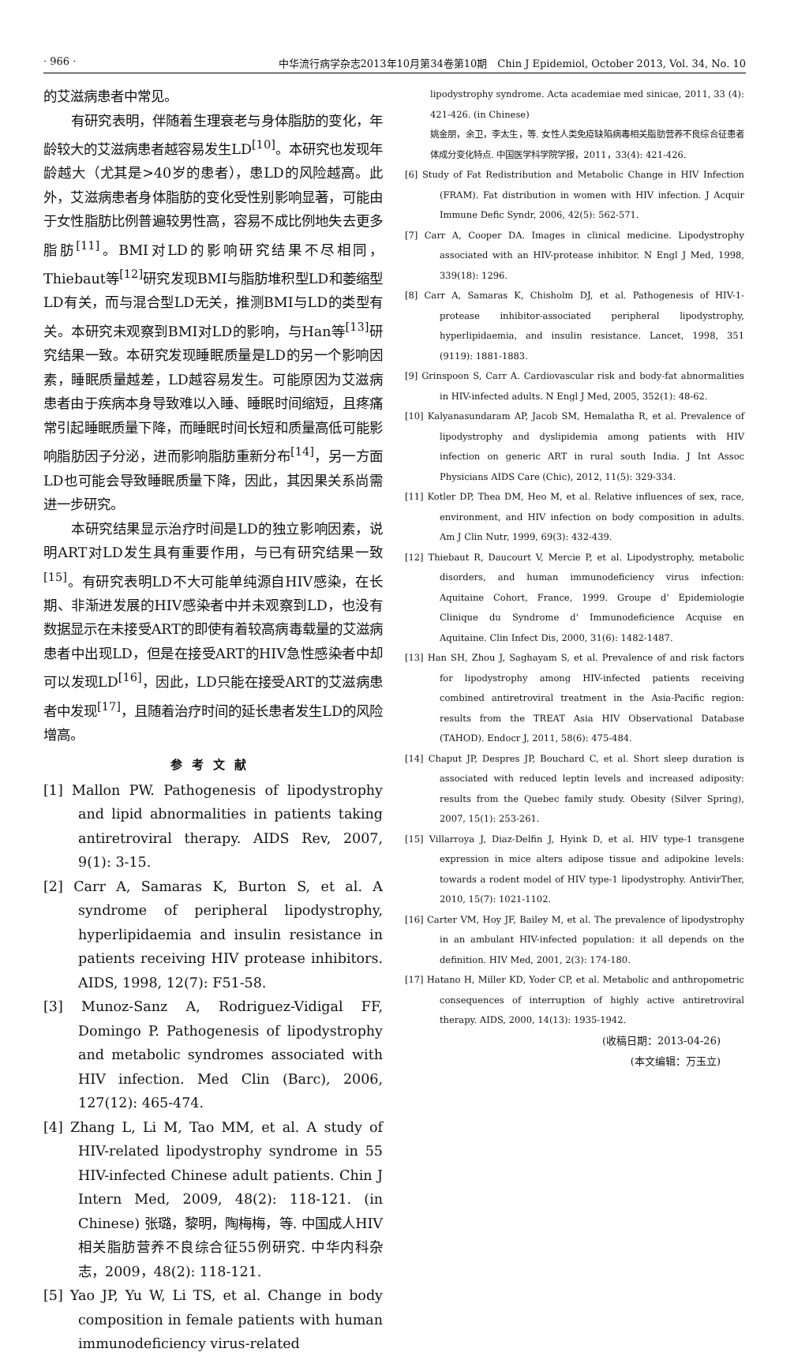· 966 · 中华流行病学杂志2013年10月第34卷第10期　Chin J Epidemiol, October 2013, Vol. 34, No. 10
的艾滋病患者中常见。
有研究表明，伴随着生理衰老与身体脂肪的变化，年龄较大的艾滋病患者越容易发生LD<sup>[10]</sup>。本研究也发现年龄越大（尤其是>40岁的患者），患LD的风险越高。此外，艾滋病患者身体脂肪的变化受性别影响显著，可能由于女性脂肪比例普遍较男性高，容易不成比例地失去更多脂肪<sup>[11]</sup>。BMI对LD的影响研究结果不尽相同，Thiebaut等<sup>[12]</sup>研究发现BMI与脂肪堆积型LD和萎缩型LD有关，而与混合型LD无关，推测BMI与LD的类型有关。本研究未观察到BMI对LD的影响，与Han等<sup>[13]</sup>研究结果一致。本研究发现睡眠质量是LD的另一个影响因素，睡眠质量越差，LD越容易发生。可能原因为艾滋病患者由于疾病本身导致难以入睡、睡眠时间缩短，且疼痛常引起睡眠质量下降，而睡眠时间长短和质量高低可能影响脂肪因子分泌，进而影响脂肪重新分布<sup>[14]</sup>，另一方面LD也可能会导致睡眠质量下降，因此，其因果关系尚需进一步研究。
本研究结果显示治疗时间是LD的独立影响因素，说明ART对LD发生具有重要作用，与已有研究结果一致<sup>[15]</sup>。有研究表明LD不大可能单纯源自HIV感染，在长期、非渐进发展的HIV感染者中并未观察到LD，也没有数据显示在未接受ART的即使有着较高病毒载量的艾滋病患者中出现LD，但是在接受ART的HIV急性感染者中却可以发现LD<sup>[16]</sup>，因此，LD只能在接受ART的艾滋病患者中发现<sup>[17]</sup>，且随着治疗时间的延长患者发生LD的风险增高。
参考文献
[1] Mallon PW. Pathogenesis of lipodystrophy and lipid abnormalities in patients taking antiretroviral therapy. AIDS Rev, 2007, 9(1): 3-15.
[2] Carr A, Samaras K, Burton S, et al. A syndrome of peripheral lipodystrophy, hyperlipidaemia and insulin resistance in patients receiving HIV protease inhibitors. AIDS, 1998, 12(7): F51-58.
[3] Munoz-Sanz A, Rodriguez-Vidigal FF, Domingo P. Pathogenesis of lipodystrophy and metabolic syndromes associated with HIV infection. Med Clin (Barc), 2006, 127(12): 465-474.
[4] Zhang L, Li M, Tao MM, et al. A study of HIV-related lipodystrophy syndrome in 55 HIV-infected Chinese adult patients. Chin J Intern Med, 2009, 48(2): 118-121. (in Chinese) 张璐，黎明，陶梅梅，等. 中国成人HIV相关脂肪营养不良综合征55例研究. 中华内科杂志，2009，48(2): 118-121.
[5] Yao JP, Yu W, Li TS, et al. Change in body composition in female patients with human immunodeficiency virus-related
lipodystrophy syndrome. Acta academiae med sinicae, 2011, 33 (4): 421-426. (in Chinese)
姚金朋，余卫，李太生，等. 女性人类免疫缺陷病毒相关脂肪营养不良综合征患者体成分变化特点. 中国医学科学院学报，2011，33(4): 421-426.
[6] Study of Fat Redistribution and Metabolic Change in HIV Infection (FRAM). Fat distribution in women with HIV infection. J Acquir Immune Defic Syndr, 2006, 42(5): 562-571.
[7] Carr A, Cooper DA. Images in clinical medicine. Lipodystrophy associated with an HIV-protease inhibitor. N Engl J Med, 1998, 339(18): 1296.
[8] Carr A, Samaras K, Chisholm DJ, et al. Pathogenesis of HIV-1-protease inhibitor-associated peripheral lipodystrophy, hyperlipidaemia, and insulin resistance. Lancet, 1998, 351 (9119): 1881-1883.
[9] Grinspoon S, Carr A. Cardiovascular risk and body-fat abnormalities in HIV-infected adults. N Engl J Med, 2005, 352(1): 48-62.
[10] Kalyanasundaram AP, Jacob SM, Hemalatha R, et al. Prevalence of lipodystrophy and dyslipidemia among patients with HIV infection on generic ART in rural south India. J Int Assoc Physicians AIDS Care (Chic), 2012, 11(5): 329-334.
[11] Kotler DP, Thea DM, Heo M, et al. Relative influences of sex, race, environment, and HIV infection on body composition in adults. Am J Clin Nutr, 1999, 69(3): 432-439.
[12] Thiebaut R, Daucourt V, Mercie P, et al. Lipodystrophy, metabolic disorders, and human immunodeficiency virus infection: Aquitaine Cohort, France, 1999. Groupe d' Epidemiologie Clinique du Syndrome d' Immunodeficience Acquise en Aquitaine. Clin Infect Dis, 2000, 31(6): 1482-1487.
[13] Han SH, Zhou J, Saghayam S, et al. Prevalence of and risk factors for lipodystrophy among HIV-infected patients receiving combined antiretroviral treatment in the Asia-Pacific region: results from the TREAT Asia HIV Observational Database (TAHOD). Endocr J, 2011, 58(6): 475-484.
[14] Chaput JP, Despres JP, Bouchard C, et al. Short sleep duration is associated with reduced leptin levels and increased adiposity: results from the Quebec family study. Obesity (Silver Spring), 2007, 15(1): 253-261.
[15] Villarroya J, Diaz-Delfin J, Hyink D, et al. HIV type-1 transgene expression in mice alters adipose tissue and adipokine levels: towards a rodent model of HIV type-1 lipodystrophy. AntivirTher, 2010, 15(7): 1021-1102.
[16] Carter VM, Hoy JF, Bailey M, et al. The prevalence of lipodystrophy in an ambulant HIV-infected population: it all depends on the definition. HIV Med, 2001, 2(3): 174-180.
[17] Hatano H, Miller KD, Yoder CP, et al. Metabolic and anthropometric consequences of interruption of highly active antiretroviral therapy. AIDS, 2000, 14(13): 1935-1942.
(收稿日期：2013-04-26)
(本文编辑：万玉立)